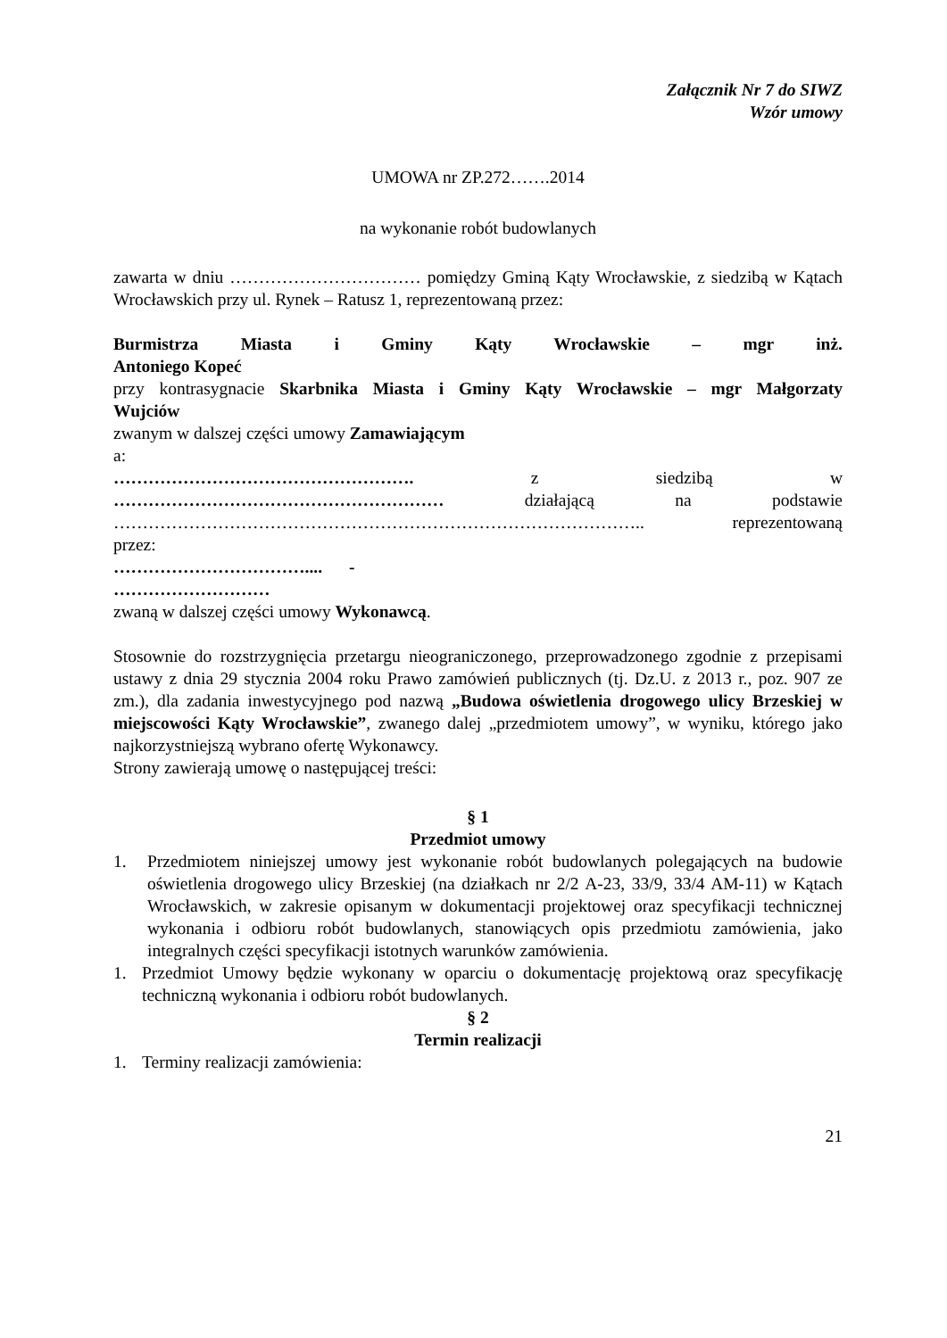Załącznik Nr 7 do SIWZ
Wzór umowy
UMOWA nr ZP.272…….2014
na wykonanie robót budowlanych
zawarta w dniu …………………………… pomiędzy Gminą Kąty Wrocławskie, z siedzibą w Kątach Wrocławskich przy ul. Rynek – Ratusz 1, reprezentowaną przez:
Burmistrza Miasta i Gminy Kąty Wrocławskie – mgr inż.
Antoniego Kopeć
przy kontrasygnacie Skarbnika Miasta i Gminy Kąty Wrocławskie – mgr Małgorzaty
Wujciów
zwanym w dalszej części umowy Zamawiającym
a:
……………………………………………. z siedzibą w
………………………………………………… działającą na podstawie
……………………………………………………………………………….. reprezentowaną
przez:
…………………………….... -
………………………
zwaną w dalszej części umowy Wykonawcą.
Stosownie do rozstrzygnięcia przetargu nieograniczonego, przeprowadzonego zgodnie z przepisami ustawy z dnia 29 stycznia 2004 roku Prawo zamówień publicznych (tj. Dz.U. z 2013 r., poz. 907 ze zm.), dla zadania inwestycyjnego pod nazwą „Budowa oświetlenia drogowego ulicy Brzeskiej w miejscowości Kąty Wrocławskie”, zwanego dalej „przedmiotem umowy”, w wyniku, którego jako najkorzystniejszą wybrano ofertę Wykonawcy.
Strony zawierają umowę o następującej treści:
§ 1
Przedmiot umowy
1. Przedmiotem niniejszej umowy jest wykonanie robót budowlanych polegających na budowie oświetlenia drogowego ulicy Brzeskiej (na działkach nr 2/2 A-23, 33/9, 33/4 AM-11) w Kątach Wrocławskich, w zakresie opisanym w dokumentacji projektowej oraz specyfikacji technicznej wykonania i odbioru robót budowlanych, stanowiących opis przedmiotu zamówienia, jako integralnych części specyfikacji istotnych warunków zamówienia.
1. Przedmiot Umowy będzie wykonany w oparciu o dokumentację projektową oraz specyfikację techniczną wykonania i odbioru robót budowlanych.
§ 2
Termin realizacji
1. Terminy realizacji zamówienia:
21